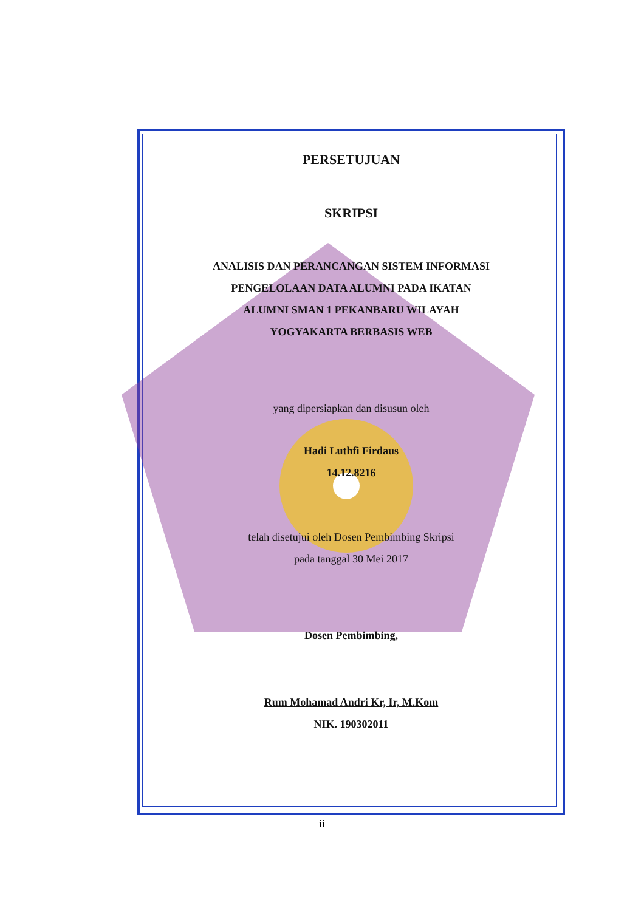PERSETUJUAN
SKRIPSI
ANALISIS DAN PERANCANGAN SISTEM INFORMASI
PENGELOLAAN DATA ALUMNI PADA IKATAN
ALUMNI SMAN 1 PEKANBARU WILAYAH
YOGYAKARTA BERBASIS WEB
yang dipersiapkan dan disusun oleh
Hadi Luthfi Firdaus
14.12.8216
telah disetujui oleh Dosen Pembimbing Skripsi
pada tanggal 30 Mei 2017
Dosen Pembimbing,
Rum Mohamad Andri Kr, Ir, M.Kom
NIK. 190302011
ii